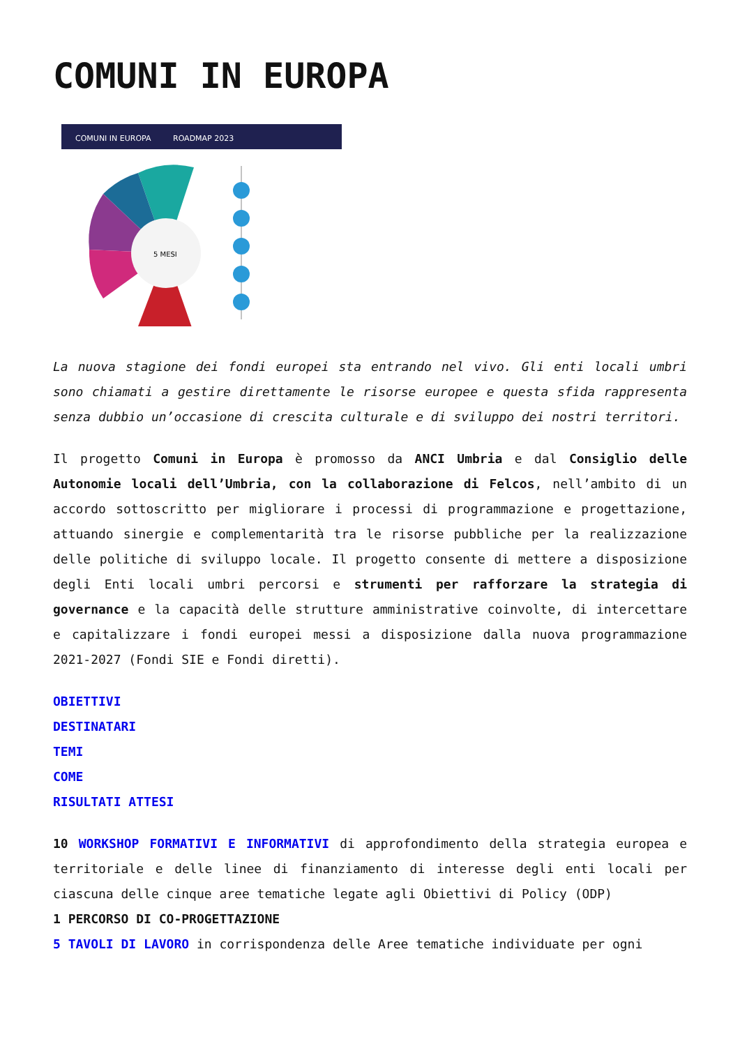COMUNI IN EUROPA
COMUNI IN EUROPA
ROADMAP 2023
5 MESI
La nuova stagione dei fondi europei sta entrando nel vivo. Gli enti locali umbri sono chiamati a gestire direttamente le risorse europee e questa sfida rappresenta senza dubbio un’occasione di crescita culturale e di sviluppo dei nostri territori.
Il progetto Comuni in Europa è promosso da ANCI Umbria e dal Consiglio delle Autonomie locali dell’Umbria, con la collaborazione di Felcos, nell’ambito di un accordo sottoscritto per migliorare i processi di programmazione e progettazione, attuando sinergie e complementarità tra le risorse pubbliche per la realizzazione delle politiche di sviluppo locale. Il progetto consente di mettere a disposizione degli Enti locali umbri percorsi e strumenti per rafforzare la strategia di governance e la capacità delle strutture amministrative coinvolte, di intercettare e capitalizzare i fondi europei messi a disposizione dalla nuova programmazione 2021-2027 (Fondi SIE e Fondi diretti).
OBIETTIVI
DESTINATARI
TEMI
COME
RISULTATI ATTESI
10 WORKSHOP FORMATIVI E INFORMATIVI di approfondimento della strategia europea e territoriale e delle linee di finanziamento di interesse degli enti locali per ciascuna delle cinque aree tematiche legate agli Obiettivi di Policy (ODP)
1 PERCORSO DI CO-PROGETTAZIONE
5 TAVOLI DI LAVORO in corrispondenza delle Aree tematiche individuate per ogni